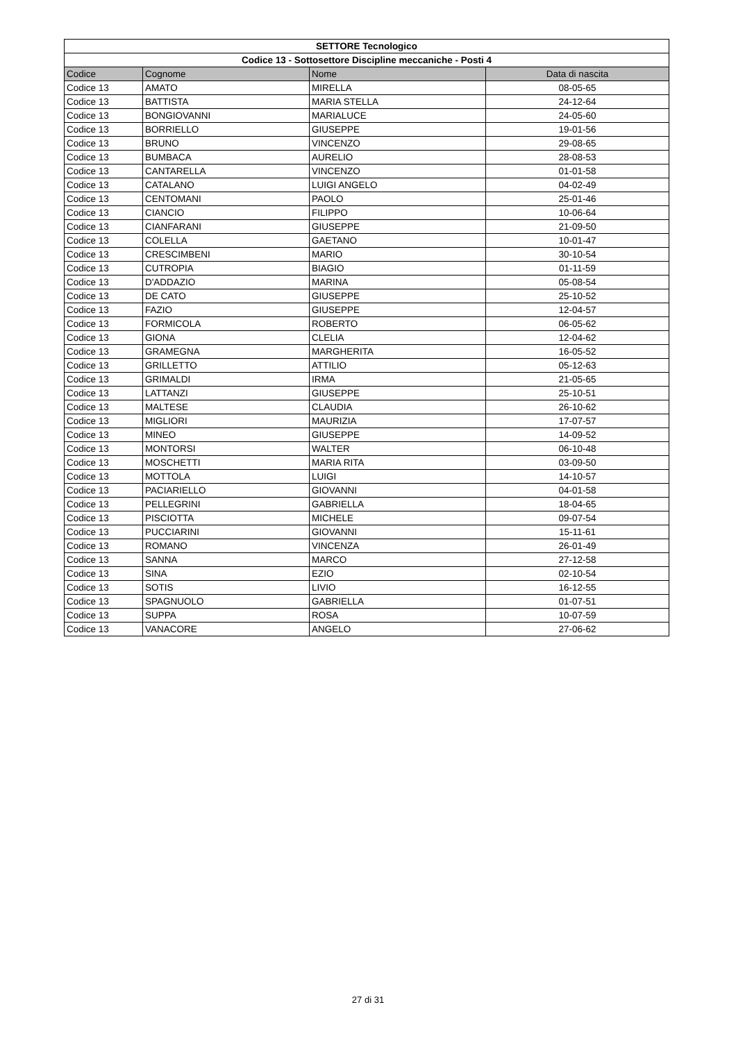| SETTORE Tecnologico | | | |
| --- | --- | --- | --- |
| Codice 13 - Sottosettore Discipline meccaniche - Posti 4 | | | |
| Codice | Cognome | Nome | Data di nascita |
| Codice 13 | AMATO | MIRELLA | 08-05-65 |
| Codice 13 | BATTISTA | MARIA STELLA | 24-12-64 |
| Codice 13 | BONGIOVANNI | MARIALUCE | 24-05-60 |
| Codice 13 | BORRIELLO | GIUSEPPE | 19-01-56 |
| Codice 13 | BRUNO | VINCENZO | 29-08-65 |
| Codice 13 | BUMBACA | AURELIO | 28-08-53 |
| Codice 13 | CANTARELLA | VINCENZO | 01-01-58 |
| Codice 13 | CATALANO | LUIGI ANGELO | 04-02-49 |
| Codice 13 | CENTOMANI | PAOLO | 25-01-46 |
| Codice 13 | CIANCIO | FILIPPO | 10-06-64 |
| Codice 13 | CIANFARANI | GIUSEPPE | 21-09-50 |
| Codice 13 | COLELLA | GAETANO | 10-01-47 |
| Codice 13 | CRESCIMBENI | MARIO | 30-10-54 |
| Codice 13 | CUTROPIA | BIAGIO | 01-11-59 |
| Codice 13 | D'ADDAZIO | MARINA | 05-08-54 |
| Codice 13 | DE CATO | GIUSEPPE | 25-10-52 |
| Codice 13 | FAZIO | GIUSEPPE | 12-04-57 |
| Codice 13 | FORMICOLA | ROBERTO | 06-05-62 |
| Codice 13 | GIONA | CLELIA | 12-04-62 |
| Codice 13 | GRAMEGNA | MARGHERITA | 16-05-52 |
| Codice 13 | GRILLETTO | ATTILIO | 05-12-63 |
| Codice 13 | GRIMALDI | IRMA | 21-05-65 |
| Codice 13 | LATTANZI | GIUSEPPE | 25-10-51 |
| Codice 13 | MALTESE | CLAUDIA | 26-10-62 |
| Codice 13 | MIGLIORI | MAURIZIA | 17-07-57 |
| Codice 13 | MINEO | GIUSEPPE | 14-09-52 |
| Codice 13 | MONTORSI | WALTER | 06-10-48 |
| Codice 13 | MOSCHETTI | MARIA RITA | 03-09-50 |
| Codice 13 | MOTTOLA | LUIGI | 14-10-57 |
| Codice 13 | PACIARIELLO | GIOVANNI | 04-01-58 |
| Codice 13 | PELLEGRINI | GABRIELLA | 18-04-65 |
| Codice 13 | PISCIOTTA | MICHELE | 09-07-54 |
| Codice 13 | PUCCIARINI | GIOVANNI | 15-11-61 |
| Codice 13 | ROMANO | VINCENZA | 26-01-49 |
| Codice 13 | SANNA | MARCO | 27-12-58 |
| Codice 13 | SINA | EZIO | 02-10-54 |
| Codice 13 | SOTIS | LIVIO | 16-12-55 |
| Codice 13 | SPAGNUOLO | GABRIELLA | 01-07-51 |
| Codice 13 | SUPPA | ROSA | 10-07-59 |
| Codice 13 | VANACORE | ANGELO | 27-06-62 |
27 di 31